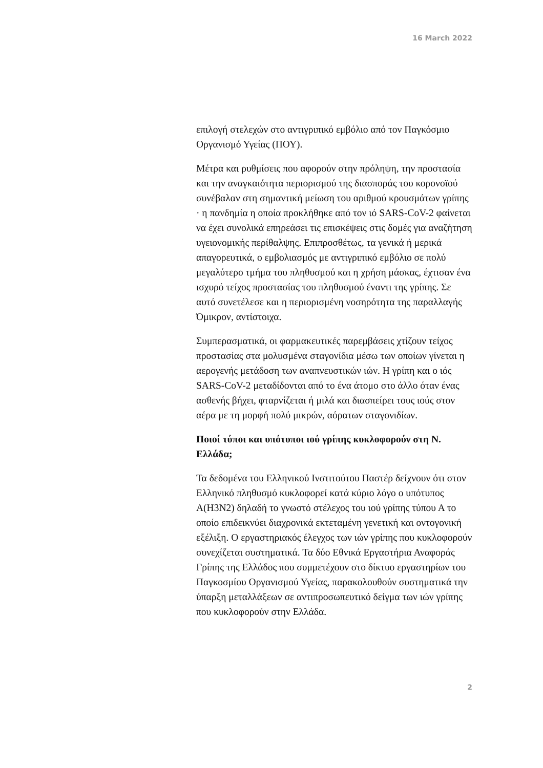16 March 2022
επιλογή στελεχών στο αντιγριπικό εμβόλιο από τον Παγκόσμιο Οργανισμό Υγείας (ΠΟΥ).
Μέτρα και ρυθμίσεις που αφορούν στην πρόληψη, την προστασία και την αναγκαιότητα περιορισμού της διασποράς του κορονοϊού συνέβαλαν στη σημαντική μείωση του αριθμού κρουσμάτων γρίπης · η πανδημία η οποία προκλήθηκε από τον ιό SARS-CoV-2 φαίνεται να έχει συνολικά επηρεάσει τις επισκέψεις στις δομές για αναζήτηση υγειονομικής περίθαλψης. Επιπροσθέτως, τα γενικά ή μερικά απαγορευτικά, ο εμβολιασμός με αντιγριπικό εμβόλιο σε πολύ μεγαλύτερο τμήμα του πληθυσμού και η χρήση μάσκας, έχτισαν ένα ισχυρό τείχος προστασίας του πληθυσμού έναντι της γρίπης. Σε αυτό συνετέλεσε και η περιορισμένη νοσηρότητα της παραλλαγής Όμικρον, αντίστοιχα.
Συμπερασματικά, οι φαρμακευτικές παρεμβάσεις χτίζουν τείχος προστασίας στα μολυσμένα σταγονίδια μέσω των οποίων γίνεται η αερογενής μετάδοση των αναπνευστικών ιών. Η γρίπη και ο ιός SARS-CoV-2 μεταδίδονται από το ένα άτομο στο άλλο όταν ένας ασθενής βήχει, φταρνίζεται ή μιλά και διασπείρει τους ιούς στον αέρα με τη μορφή πολύ μικρών, αόρατων σταγονιδίων.
Ποιοί τύποι και υπότυποι ιού γρίπης κυκλοφορούν στη Ν. Ελλάδα;
Τα δεδομένα του Ελληνικού Ινστιτούτου Παστέρ δείχνουν ότι στον Ελληνικό πληθυσμό κυκλοφορεί κατά κύριο λόγο ο υπότυπος A(H3N2) δηλαδή το γνωστό στέλεχος του ιού γρίπης τύπου Α το οποίο επιδεικνύει διαχρονικά εκτεταμένη γενετική και οντογονική εξέλιξη. Ο εργαστηριακός έλεγχος των ιών γρίπης που κυκλοφορούν συνεχίζεται συστηματικά. Τα δύο Εθνικά Εργαστήρια Αναφοράς Γρίπης της Ελλάδος που συμμετέχουν στο δίκτυο εργαστηρίων του Παγκοσμίου Οργανισμού Υγείας, παρακολουθούν συστηματικά την ύπαρξη μεταλλάξεων σε αντιπροσωπευτικό δείγμα των ιών γρίπης που κυκλοφορούν στην Ελλάδα.
2